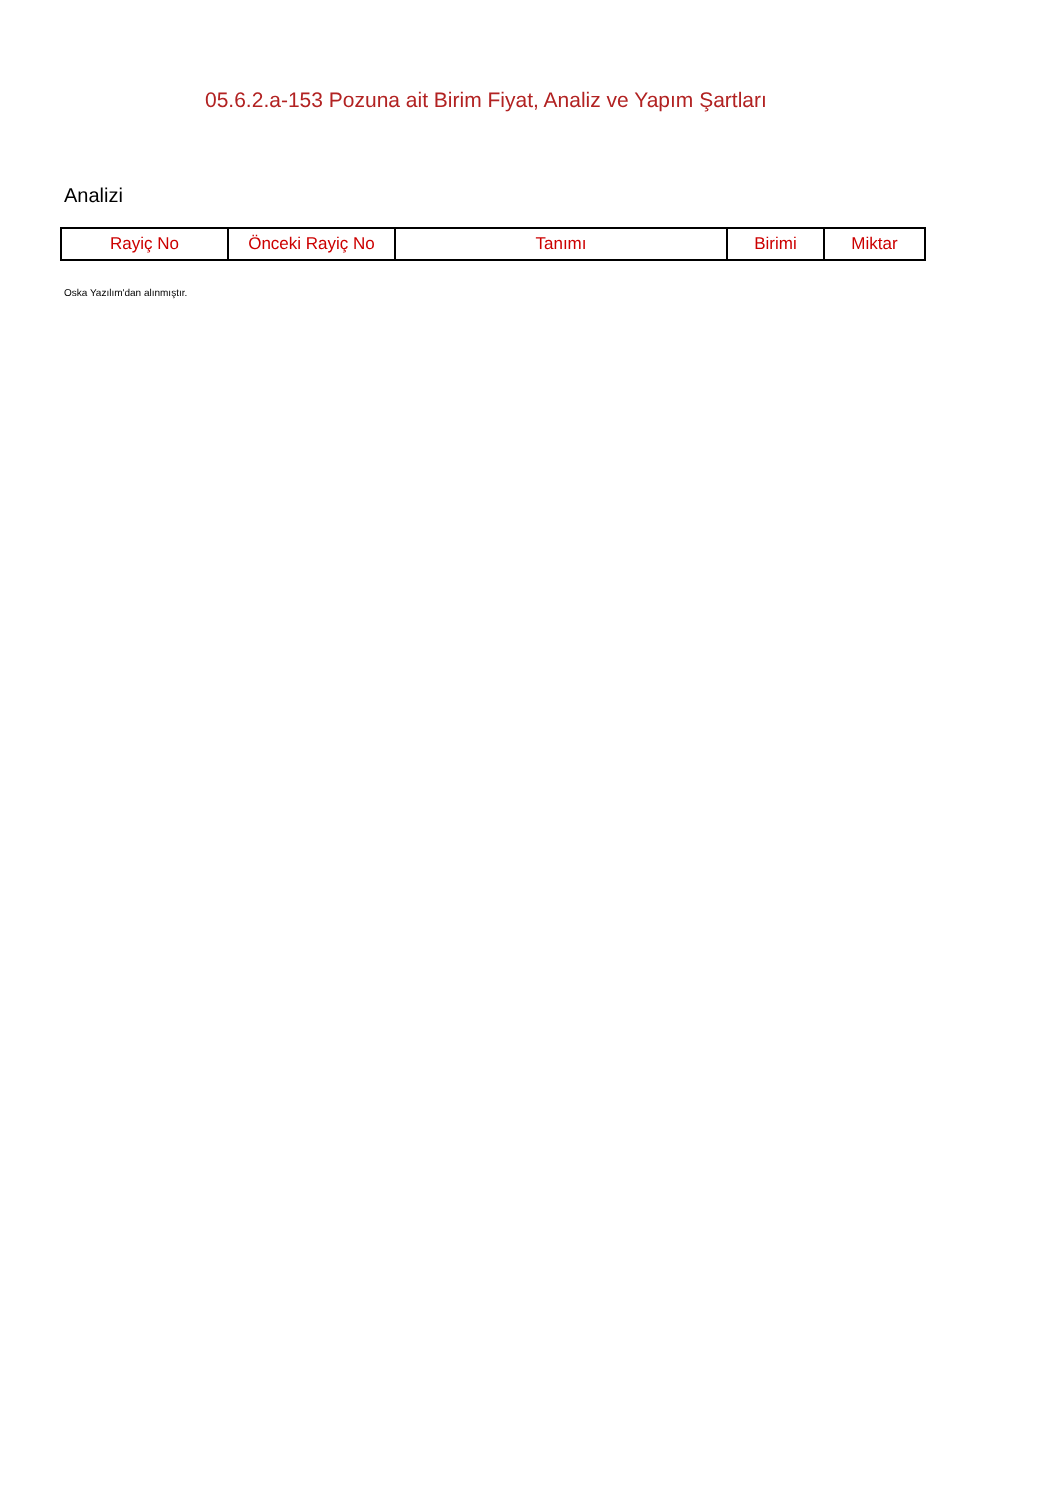05.6.2.a-153 Pozuna ait Birim Fiyat, Analiz ve Yapım Şartları
Analizi
| Rayiç No | Önceki Rayiç No | Tanımı | Birimi | Miktar |
| --- | --- | --- | --- | --- |
Oska Yazılım'dan alınmıştır.